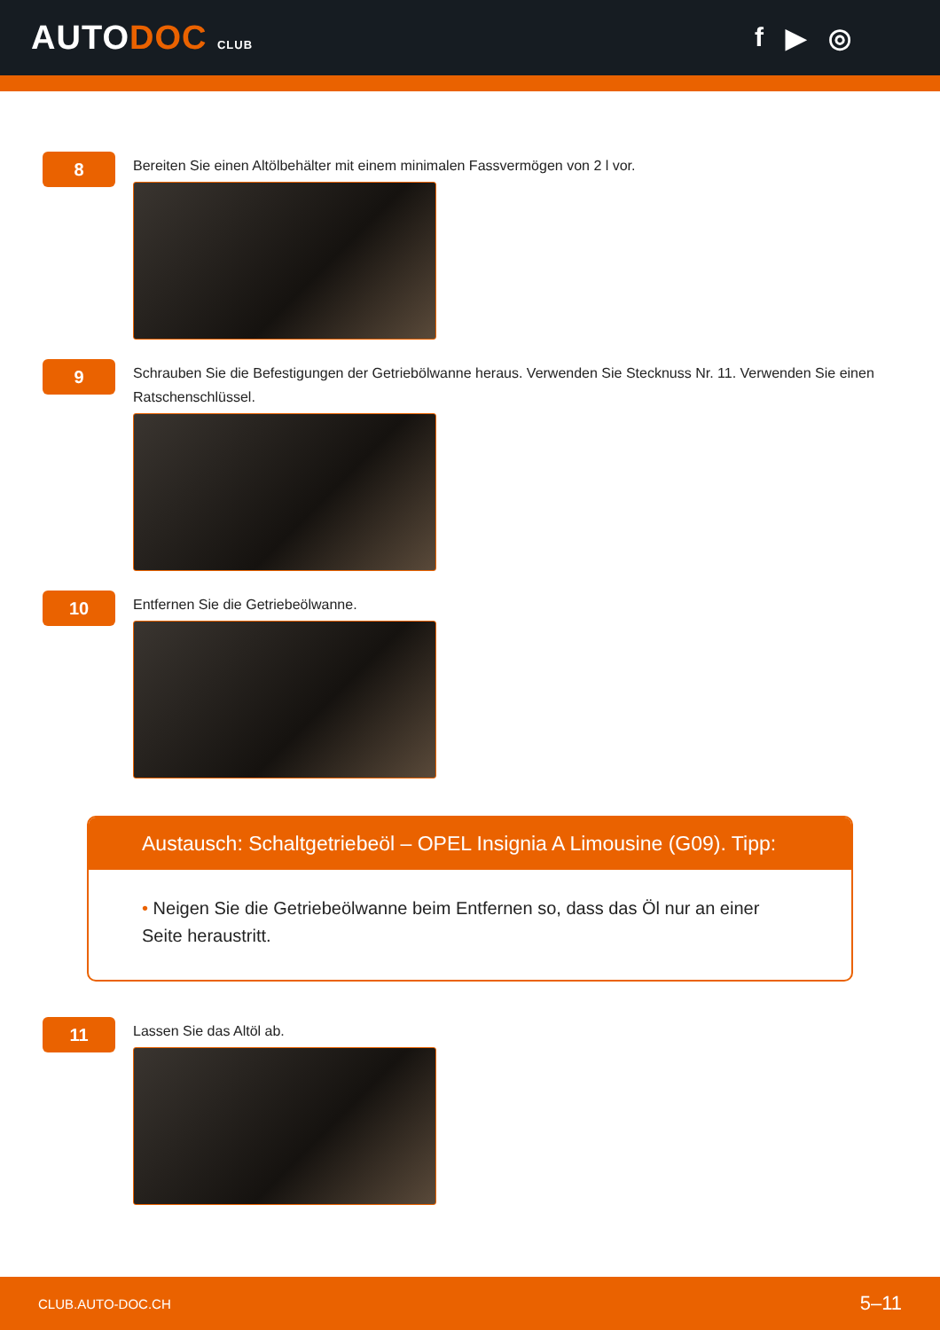AUTODOC CLUB
f ▶ ◎
8
Bereiten Sie einen Altölbehälter mit einem minimalen Fassvermögen von 2 l vor.
9
Schrauben Sie die Befestigungen der Getriebölwanne heraus. Verwenden Sie Stecknuss Nr. 11. Verwenden Sie einen Ratschenschlüssel.
10
Entfernen Sie die Getriebeölwanne.
Austausch: Schaltgetriebeöl – OPEL Insignia A Limousine (G09). Tipp:
• Neigen Sie die Getriebeölwanne beim Entfernen so, dass das Öl nur an einer Seite heraustritt.
11
Lassen Sie das Altöl ab.
CLUB.AUTO-DOC.CH 5–11